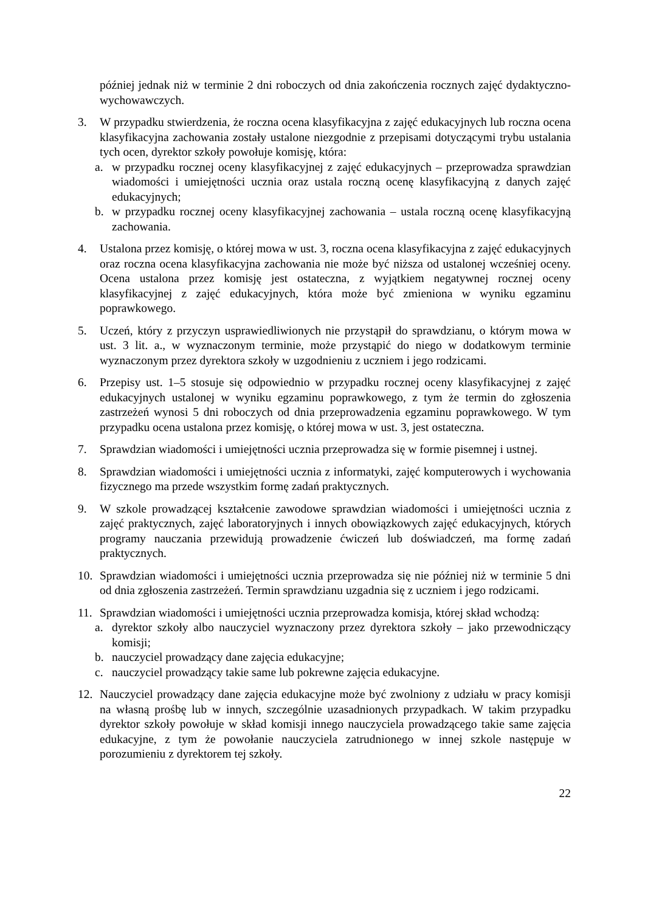później jednak niż w terminie 2 dni roboczych od dnia zakończenia rocznych zajęć dydaktyczno-wychowawczych.
3. W przypadku stwierdzenia, że roczna ocena klasyfikacyjna z zajęć edukacyjnych lub roczna ocena klasyfikacyjna zachowania zostały ustalone niezgodnie z przepisami dotyczącymi trybu ustalania tych ocen, dyrektor szkoły powołuje komisję, która:
a. w przypadku rocznej oceny klasyfikacyjnej z zajęć edukacyjnych – przeprowadza sprawdzian wiadomości i umiejętności ucznia oraz ustala roczną ocenę klasyfikacyjną z danych zajęć edukacyjnych;
b. w przypadku rocznej oceny klasyfikacyjnej zachowania – ustala roczną ocenę klasyfikacyjną zachowania.
4. Ustalona przez komisję, o której mowa w ust. 3, roczna ocena klasyfikacyjna z zajęć edukacyjnych oraz roczna ocena klasyfikacyjna zachowania nie może być niższa od ustalonej wcześniej oceny. Ocena ustalona przez komisję jest ostateczna, z wyjątkiem negatywnej rocznej oceny klasyfikacyjnej z zajęć edukacyjnych, która może być zmieniona w wyniku egzaminu poprawkowego.
5. Uczeń, który z przyczyn usprawiedliwionych nie przystąpił do sprawdzianu, o którym mowa w ust. 3 lit. a., w wyznaczonym terminie, może przystąpić do niego w dodatkowym terminie wyznaczonym przez dyrektora szkoły w uzgodnieniu z uczniem i jego rodzicami.
6. Przepisy ust. 1–5 stosuje się odpowiednio w przypadku rocznej oceny klasyfikacyjnej z zajęć edukacyjnych ustalonej w wyniku egzaminu poprawkowego, z tym że termin do zgłoszenia zastrzeżeń wynosi 5 dni roboczych od dnia przeprowadzenia egzaminu poprawkowego. W tym przypadku ocena ustalona przez komisję, o której mowa w ust. 3, jest ostateczna.
7. Sprawdzian wiadomości i umiejętności ucznia przeprowadza się w formie pisemnej i ustnej.
8. Sprawdzian wiadomości i umiejętności ucznia z informatyki, zajęć komputerowych i wychowania fizycznego ma przede wszystkim formę zadań praktycznych.
9. W szkole prowadzącej kształcenie zawodowe sprawdzian wiadomości i umiejętności ucznia z zajęć praktycznych, zajęć laboratoryjnych i innych obowiązkowych zajęć edukacyjnych, których programy nauczania przewidują prowadzenie ćwiczeń lub doświadczeń, ma formę zadań praktycznych.
10. Sprawdzian wiadomości i umiejętności ucznia przeprowadza się nie później niż w terminie 5 dni od dnia zgłoszenia zastrzeżeń. Termin sprawdzianu uzgadnia się z uczniem i jego rodzicami.
11. Sprawdzian wiadomości i umiejętności ucznia przeprowadza komisja, której skład wchodzą:
a. dyrektor szkoły albo nauczyciel wyznaczony przez dyrektora szkoły – jako przewodniczący komisji;
b. nauczyciel prowadzący dane zajęcia edukacyjne;
c. nauczyciel prowadzący takie same lub pokrewne zajęcia edukacyjne.
12. Nauczyciel prowadzący dane zajęcia edukacyjne może być zwolniony z udziału w pracy komisji na własną prośbę lub w innych, szczególnie uzasadnionych przypadkach. W takim przypadku dyrektor szkoły powołuje w skład komisji innego nauczyciela prowadzącego takie same zajęcia edukacyjne, z tym że powołanie nauczyciela zatrudnionego w innej szkole następuje w porozumieniu z dyrektorem tej szkoły.
22